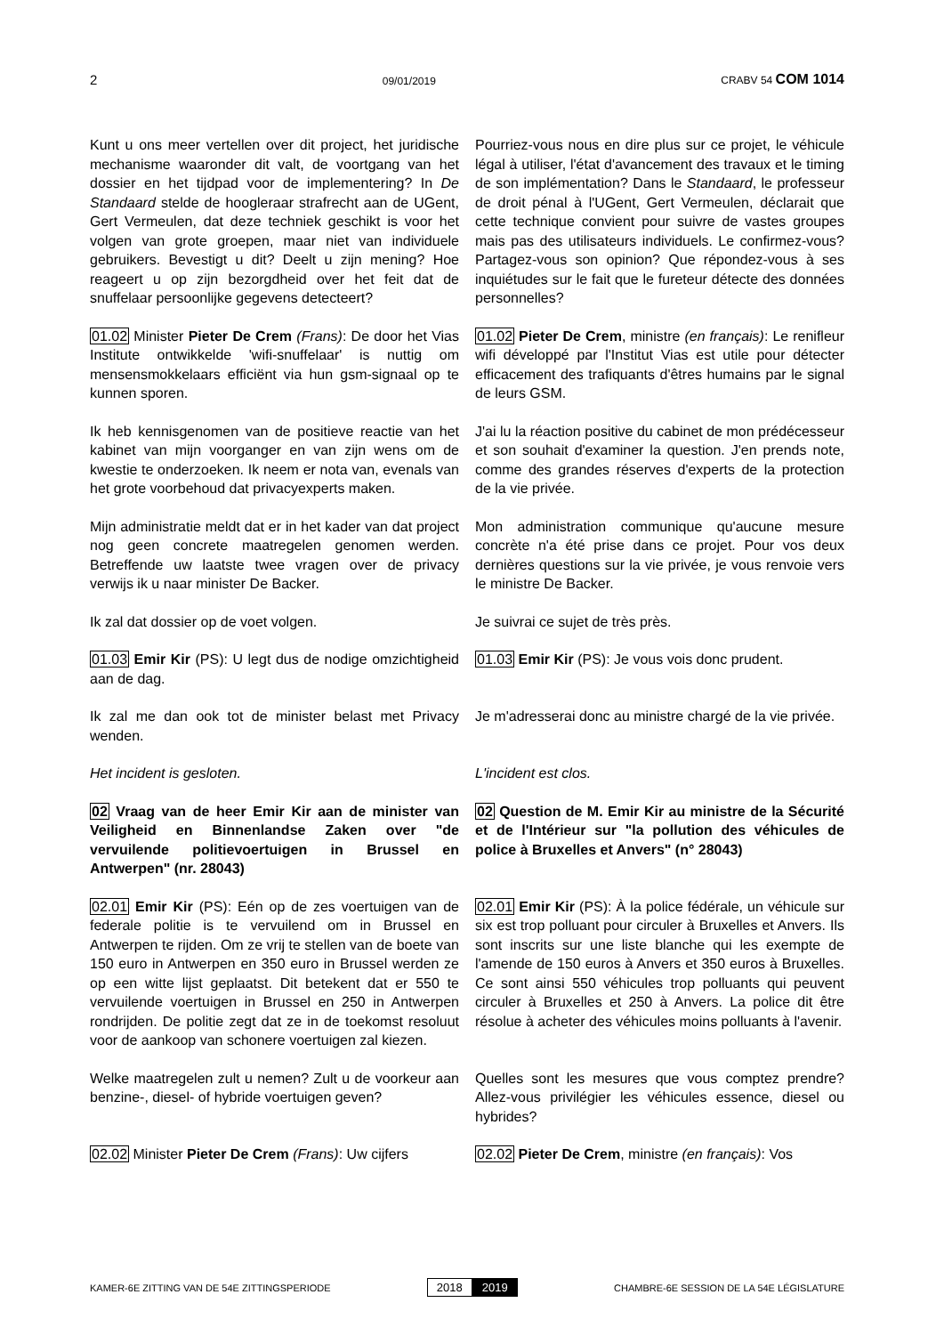2 09/01/2019 CRABV 54 COM 1014
Kunt u ons meer vertellen over dit project, het juridische mechanisme waaronder dit valt, de voortgang van het dossier en het tijdpad voor de implementering? In De Standaard stelde de hoogleraar strafrecht aan de UGent, Gert Vermeulen, dat deze techniek geschikt is voor het volgen van grote groepen, maar niet van individuele gebruikers. Bevestigt u dit? Deelt u zijn mening? Hoe reageert u op zijn bezorgdheid over het feit dat de snuffelaar persoonlijke gegevens detecteert?
Pourriez-vous nous en dire plus sur ce projet, le véhicule légal à utiliser, l'état d'avancement des travaux et le timing de son implémentation? Dans le Standaard, le professeur de droit pénal à l'UGent, Gert Vermeulen, déclarait que cette technique convient pour suivre de vastes groupes mais pas des utilisateurs individuels. Le confirmez-vous? Partagez-vous son opinion? Que répondez-vous à ses inquiétudes sur le fait que le fureteur détecte des données personnelles?
01.02 Minister Pieter De Crem (Frans): De door het Vias Institute ontwikkelde 'wifi-snuffelaar' is nuttig om mensensmokkelaars efficiënt via hun gsm-signaal op te kunnen sporen.
01.02 Pieter De Crem, ministre (en français): Le renifleur wifi développé par l'Institut Vias est utile pour détecter efficacement des trafiquants d'êtres humains par le signal de leurs GSM.
Ik heb kennisgenomen van de positieve reactie van het kabinet van mijn voorganger en van zijn wens om de kwestie te onderzoeken. Ik neem er nota van, evenals van het grote voorbehoud dat privacyexperts maken.
J'ai lu la réaction positive du cabinet de mon prédécesseur et son souhait d'examiner la question. J'en prends note, comme des grandes réserves d'experts de la protection de la vie privée.
Mijn administratie meldt dat er in het kader van dat project nog geen concrete maatregelen genomen werden. Betreffende uw laatste twee vragen over de privacy verwijs ik u naar minister De Backer.
Mon administration communique qu'aucune mesure concrète n'a été prise dans ce projet. Pour vos deux dernières questions sur la vie privée, je vous renvoie vers le ministre De Backer.
Ik zal dat dossier op de voet volgen. Je suivrai ce sujet de très près.
01.03 Emir Kir (PS): U legt dus de nodige omzichtigheid aan de dag.
01.03 Emir Kir (PS): Je vous vois donc prudent.
Ik zal me dan ook tot de minister belast met Privacy wenden.
Je m'adresserai donc au ministre chargé de la vie privée.
Het incident is gesloten. L'incident est clos.
02 Vraag van de heer Emir Kir aan de minister van Veiligheid en Binnenlandse Zaken over "de vervuilende politievoertuigen in Brussel en Antwerpen" (nr. 28043)
02 Question de M. Emir Kir au ministre de la Sécurité et de l'Intérieur sur "la pollution des véhicules de police à Bruxelles et Anvers" (n° 28043)
02.01 Emir Kir (PS): Eén op de zes voertuigen van de federale politie is te vervuilend om in Brussel en Antwerpen te rijden. Om ze vrij te stellen van de boete van 150 euro in Antwerpen en 350 euro in Brussel werden ze op een witte lijst geplaatst. Dit betekent dat er 550 te vervuilende voertuigen in Brussel en 250 in Antwerpen rondrijden. De politie zegt dat ze in de toekomst resoluut voor de aankoop van schonere voertuigen zal kiezen.
02.01 Emir Kir (PS): À la police fédérale, un véhicule sur six est trop polluant pour circuler à Bruxelles et Anvers. Ils sont inscrits sur une liste blanche qui les exempte de l'amende de 150 euros à Anvers et 350 euros à Bruxelles. Ce sont ainsi 550 véhicules trop polluants qui peuvent circuler à Bruxelles et 250 à Anvers. La police dit être résolue à acheter des véhicules moins polluants à l'avenir.
Welke maatregelen zult u nemen? Zult u de voorkeur aan benzine-, diesel- of hybride voertuigen geven?
Quelles sont les mesures que vous comptez prendre? Allez-vous privilégier les véhicules essence, diesel ou hybrides?
02.02 Minister Pieter De Crem (Frans): Uw cijfers
02.02 Pieter De Crem, ministre (en français): Vos
KAMER-6E ZITTING VAN DE 54E ZITTINGSPERIODE 2018 2019 CHAMBRE-6E SESSION DE LA 54E LÉGISLATURE